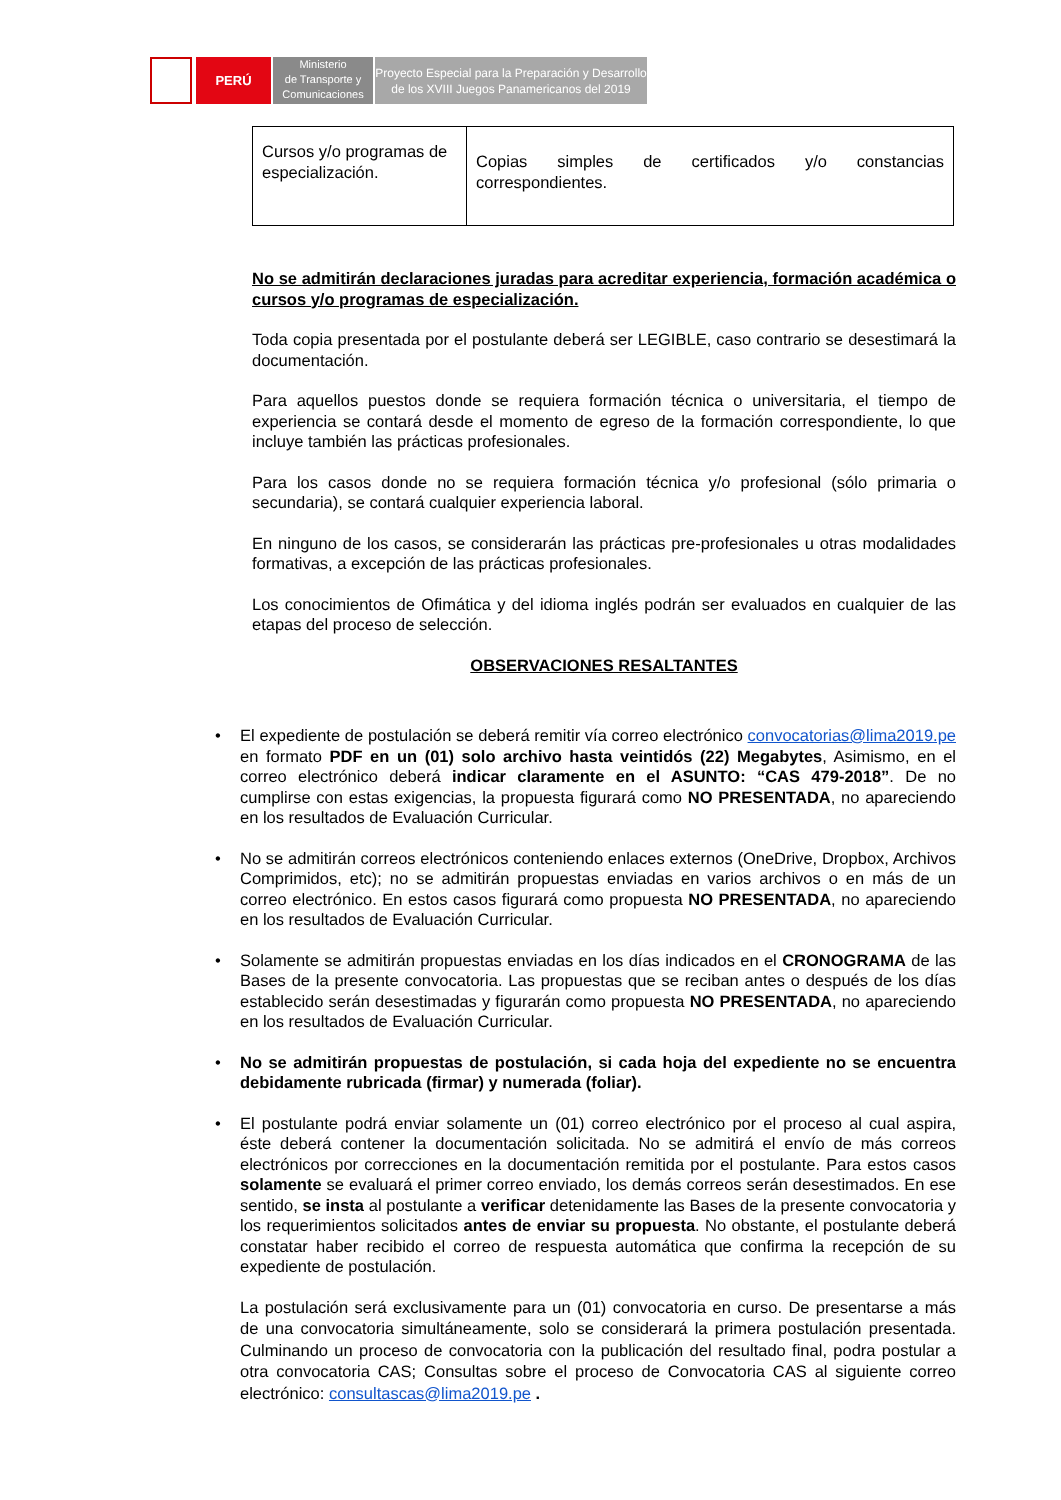PERÚ
Ministerio
de Transporte y
Comunicaciones
Proyecto Especial para la Preparación y Desarrollo
de los XVIII Juegos Panamericanos del 2019
| Cursos y/o programas de especialización. | Copias simples de certificados y/o constancias correspondientes. |
No se admitirán declaraciones juradas para acreditar experiencia, formación académica o cursos y/o programas de especialización.
Toda copia presentada por el postulante deberá ser LEGIBLE, caso contrario se desestimará la documentación.
Para aquellos puestos donde se requiera formación técnica o universitaria, el tiempo de experiencia se contará desde el momento de egreso de la formación correspondiente, lo que incluye también las prácticas profesionales.
Para los casos donde no se requiera formación técnica y/o profesional (sólo primaria o secundaria), se contará cualquier experiencia laboral.
En ninguno de los casos, se considerarán las prácticas pre-profesionales u otras modalidades formativas, a excepción de las prácticas profesionales.
Los conocimientos de Ofimática y del idioma inglés podrán ser evaluados en cualquier de las etapas del proceso de selección.
OBSERVACIONES RESALTANTES
• El expediente de postulación se deberá remitir vía correo electrónico convocatorias@lima2019.pe en formato PDF en un (01) solo archivo hasta veintidós (22) Megabytes, Asimismo, en el correo electrónico deberá indicar claramente en el ASUNTO: “CAS 479-2018”. De no cumplirse con estas exigencias, la propuesta figurará como NO PRESENTADA, no apareciendo en los resultados de Evaluación Curricular.
• No se admitirán correos electrónicos conteniendo enlaces externos (OneDrive, Dropbox, Archivos Comprimidos, etc); no se admitirán propuestas enviadas en varios archivos o en más de un correo electrónico. En estos casos figurará como propuesta NO PRESENTADA, no apareciendo en los resultados de Evaluación Curricular.
• Solamente se admitirán propuestas enviadas en los días indicados en el CRONOGRAMA de las Bases de la presente convocatoria. Las propuestas que se reciban antes o después de los días establecido serán desestimadas y figurarán como propuesta NO PRESENTADA, no apareciendo en los resultados de Evaluación Curricular.
• No se admitirán propuestas de postulación, si cada hoja del expediente no se encuentra debidamente rubricada (firmar) y numerada (foliar).
• El postulante podrá enviar solamente un (01) correo electrónico por el proceso al cual aspira, éste deberá contener la documentación solicitada. No se admitirá el envío de más correos electrónicos por correcciones en la documentación remitida por el postulante. Para estos casos solamente se evaluará el primer correo enviado, los demás correos serán desestimados. En ese sentido, se insta al postulante a verificar detenidamente las Bases de la presente convocatoria y los requerimientos solicitados antes de enviar su propuesta. No obstante, el postulante deberá constatar haber recibido el correo de respuesta automática que confirma la recepción de su expediente de postulación.
La postulación será exclusivamente para un (01) convocatoria en curso. De presentarse a más de una convocatoria simultáneamente, solo se considerará la primera postulación presentada. Culminando un proceso de convocatoria con la publicación del resultado final, podra postular a otra convocatoria CAS; Consultas sobre el proceso de Convocatoria CAS al siguiente correo electrónico: consultascas@lima2019.pe .